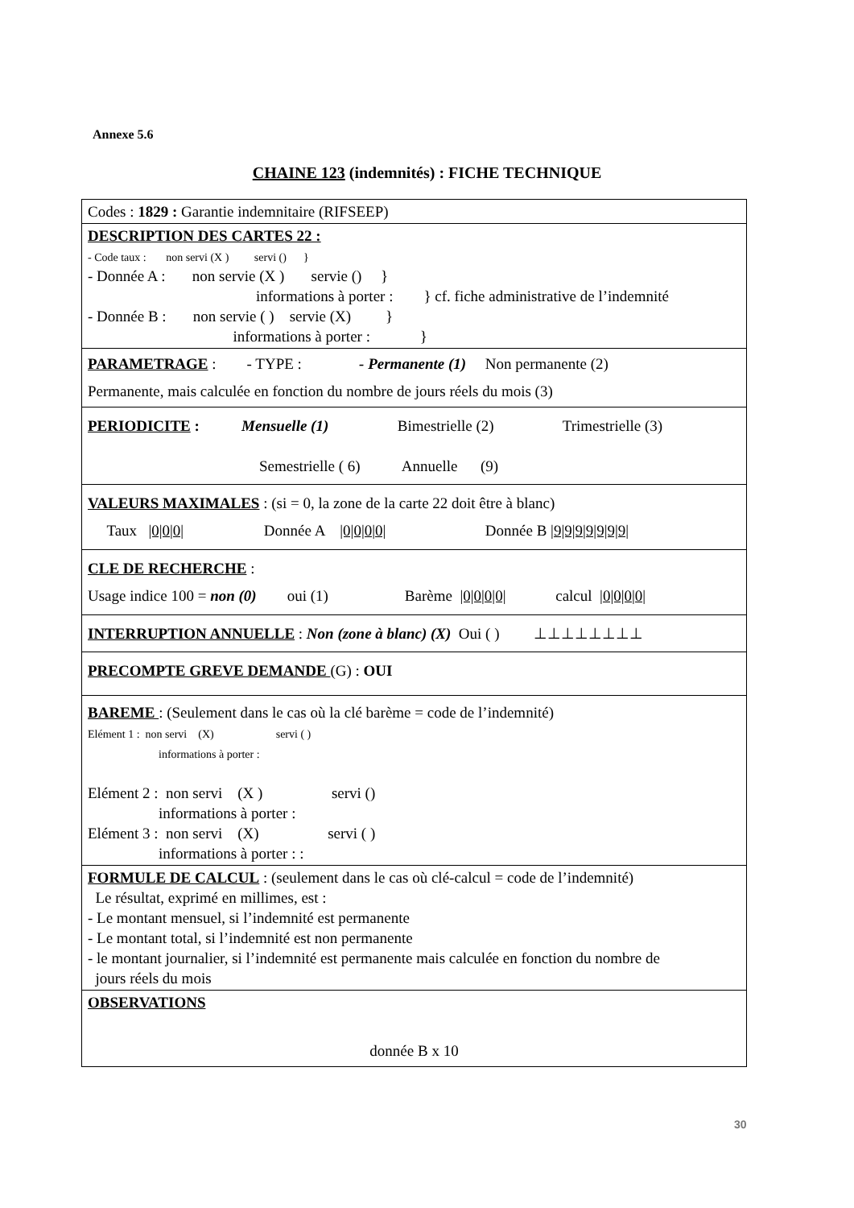Annexe 5.6
CHAINE 123 (indemnités) : FICHE TECHNIQUE
| Codes : 1829 : Garantie indemnitaire (RIFSEEP) |
| DESCRIPTION DES CARTES 22 : - Code taux : non servi (X ) servi () } - Donnée A : non servie (X ) servie () } informations à porter : } cf. fiche administrative de l’indemnité - Donnée B : non servie ( ) servie (X) } informations à porter : } |
| PARAMETRAGE : - TYPE : - Permanente (1) Non permanente (2) Permanente, mais calculée en fonction du nombre de jours réels du mois (3) |
| PERIODICITE : Mensuelle (1) Bimestrielle (2) Trimestrielle (3) Semestrielle ( 6) Annuelle (9) |
| VALEURS MAXIMALES : (si = 0, la zone de la carte 22 doit être à blanc) Taux /0/0/0/ Donnée A /0/0/0/0/ Donnée B /9/9/9/9/9/9/9/ |
| CLE DE RECHERCHE : Usage indice 100 = non (0) oui (1) Barème /0/0/0/0/ calcul /0/0/0/0/ |
| INTERRUPTION ANNUELLE : Non (zone à blanc) (X) Oui ( ) ⊥⊥⊥⊥⊥⊥⊥⊥ |
| PRECOMPTE GREVE DEMANDE (G) : OUI |
| BAREME : (Seulement dans le cas où la clé barème = code de l’indemnité) Elément 1 : non servi (X) servi ( ) informations à porter : Elément 2 : non servi (X ) servi () informations à porter : Elément 3 : non servi (X) servi ( ) informations à porter : : |
| FORMULE DE CALCUL : (seulement dans le cas où clé-calcul = code de l’indemnité) Le résultat, exprimé en millimes, est : - Le montant mensuel, si l’indemnité est permanente - Le montant total, si l’indemnité est non permanente - le montant journalier, si l’indemnité est permanente mais calculée en fonction du nombre de jours réels du mois |
| OBSERVATIONS donnée B x 10 |
30